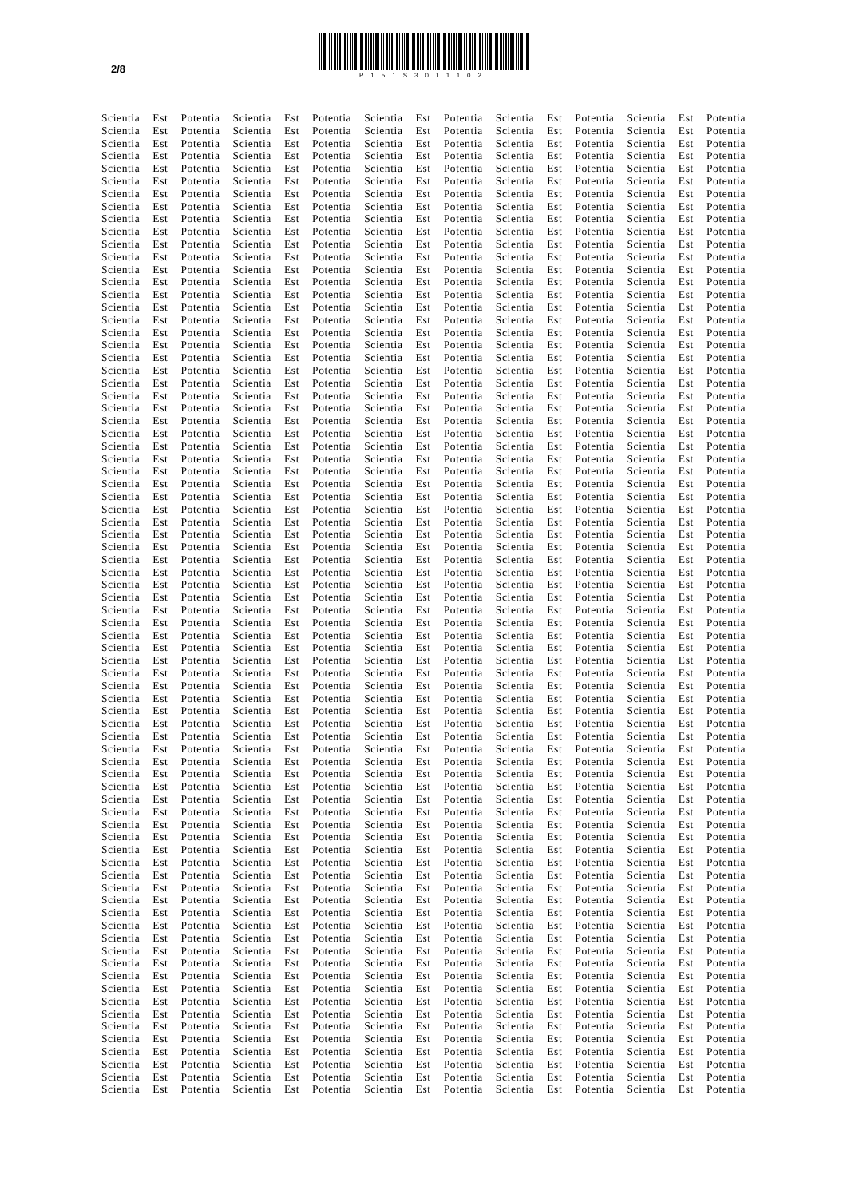2/8
P151S3011102
Scientia Est Potentia Scientia Est Potentia Scientia Est Potentia Scientia Est Potentia Scientia Est Potentia
Scientia Est Potentia Scientia Est Potentia Scientia Est Potentia Scientia Est Potentia Scientia Est Potentia
Scientia Est Potentia Scientia Est Potentia Scientia Est Potentia Scientia Est Potentia Scientia Est Potentia
Scientia Est Potentia Scientia Est Potentia Scientia Est Potentia Scientia Est Potentia Scientia Est Potentia
Scientia Est Potentia Scientia Est Potentia Scientia Est Potentia Scientia Est Potentia Scientia Est Potentia
Scientia Est Potentia Scientia Est Potentia Scientia Est Potentia Scientia Est Potentia Scientia Est Potentia
Scientia Est Potentia Scientia Est Potentia Scientia Est Potentia Scientia Est Potentia Scientia Est Potentia
Scientia Est Potentia Scientia Est Potentia Scientia Est Potentia Scientia Est Potentia Scientia Est Potentia
Scientia Est Potentia Scientia Est Potentia Scientia Est Potentia Scientia Est Potentia Scientia Est Potentia
Scientia Est Potentia Scientia Est Potentia Scientia Est Potentia Scientia Est Potentia Scientia Est Potentia
Scientia Est Potentia Scientia Est Potentia Scientia Est Potentia Scientia Est Potentia Scientia Est Potentia
Scientia Est Potentia Scientia Est Potentia Scientia Est Potentia Scientia Est Potentia Scientia Est Potentia
Scientia Est Potentia Scientia Est Potentia Scientia Est Potentia Scientia Est Potentia Scientia Est Potentia
Scientia Est Potentia Scientia Est Potentia Scientia Est Potentia Scientia Est Potentia Scientia Est Potentia
Scientia Est Potentia Scientia Est Potentia Scientia Est Potentia Scientia Est Potentia Scientia Est Potentia
Scientia Est Potentia Scientia Est Potentia Scientia Est Potentia Scientia Est Potentia Scientia Est Potentia
Scientia Est Potentia Scientia Est Potentia Scientia Est Potentia Scientia Est Potentia Scientia Est Potentia
Scientia Est Potentia Scientia Est Potentia Scientia Est Potentia Scientia Est Potentia Scientia Est Potentia
Scientia Est Potentia Scientia Est Potentia Scientia Est Potentia Scientia Est Potentia Scientia Est Potentia
Scientia Est Potentia Scientia Est Potentia Scientia Est Potentia Scientia Est Potentia Scientia Est Potentia
Scientia Est Potentia Scientia Est Potentia Scientia Est Potentia Scientia Est Potentia Scientia Est Potentia
Scientia Est Potentia Scientia Est Potentia Scientia Est Potentia Scientia Est Potentia Scientia Est Potentia
Scientia Est Potentia Scientia Est Potentia Scientia Est Potentia Scientia Est Potentia Scientia Est Potentia
Scientia Est Potentia Scientia Est Potentia Scientia Est Potentia Scientia Est Potentia Scientia Est Potentia
Scientia Est Potentia Scientia Est Potentia Scientia Est Potentia Scientia Est Potentia Scientia Est Potentia
Scientia Est Potentia Scientia Est Potentia Scientia Est Potentia Scientia Est Potentia Scientia Est Potentia
Scientia Est Potentia Scientia Est Potentia Scientia Est Potentia Scientia Est Potentia Scientia Est Potentia
Scientia Est Potentia Scientia Est Potentia Scientia Est Potentia Scientia Est Potentia Scientia Est Potentia
Scientia Est Potentia Scientia Est Potentia Scientia Est Potentia Scientia Est Potentia Scientia Est Potentia
Scientia Est Potentia Scientia Est Potentia Scientia Est Potentia Scientia Est Potentia Scientia Est Potentia
Scientia Est Potentia Scientia Est Potentia Scientia Est Potentia Scientia Est Potentia Scientia Est Potentia
Scientia Est Potentia Scientia Est Potentia Scientia Est Potentia Scientia Est Potentia Scientia Est Potentia
Scientia Est Potentia Scientia Est Potentia Scientia Est Potentia Scientia Est Potentia Scientia Est Potentia
Scientia Est Potentia Scientia Est Potentia Scientia Est Potentia Scientia Est Potentia Scientia Est Potentia
Scientia Est Potentia Scientia Est Potentia Scientia Est Potentia Scientia Est Potentia Scientia Est Potentia
Scientia Est Potentia Scientia Est Potentia Scientia Est Potentia Scientia Est Potentia Scientia Est Potentia
Scientia Est Potentia Scientia Est Potentia Scientia Est Potentia Scientia Est Potentia Scientia Est Potentia
Scientia Est Potentia Scientia Est Potentia Scientia Est Potentia Scientia Est Potentia Scientia Est Potentia
Scientia Est Potentia Scientia Est Potentia Scientia Est Potentia Scientia Est Potentia Scientia Est Potentia
Scientia Est Potentia Scientia Est Potentia Scientia Est Potentia Scientia Est Potentia Scientia Est Potentia
Scientia Est Potentia Scientia Est Potentia Scientia Est Potentia Scientia Est Potentia Scientia Est Potentia
Scientia Est Potentia Scientia Est Potentia Scientia Est Potentia Scientia Est Potentia Scientia Est Potentia
Scientia Est Potentia Scientia Est Potentia Scientia Est Potentia Scientia Est Potentia Scientia Est Potentia
Scientia Est Potentia Scientia Est Potentia Scientia Est Potentia Scientia Est Potentia Scientia Est Potentia
Scientia Est Potentia Scientia Est Potentia Scientia Est Potentia Scientia Est Potentia Scientia Est Potentia
Scientia Est Potentia Scientia Est Potentia Scientia Est Potentia Scientia Est Potentia Scientia Est Potentia
Scientia Est Potentia Scientia Est Potentia Scientia Est Potentia Scientia Est Potentia Scientia Est Potentia
Scientia Est Potentia Scientia Est Potentia Scientia Est Potentia Scientia Est Potentia Scientia Est Potentia
Scientia Est Potentia Scientia Est Potentia Scientia Est Potentia Scientia Est Potentia Scientia Est Potentia
Scientia Est Potentia Scientia Est Potentia Scientia Est Potentia Scientia Est Potentia Scientia Est Potentia
Scientia Est Potentia Scientia Est Potentia Scientia Est Potentia Scientia Est Potentia Scientia Est Potentia
Scientia Est Potentia Scientia Est Potentia Scientia Est Potentia Scientia Est Potentia Scientia Est Potentia
Scientia Est Potentia Scientia Est Potentia Scientia Est Potentia Scientia Est Potentia Scientia Est Potentia
Scientia Est Potentia Scientia Est Potentia Scientia Est Potentia Scientia Est Potentia Scientia Est Potentia
Scientia Est Potentia Scientia Est Potentia Scientia Est Potentia Scientia Est Potentia Scientia Est Potentia
Scientia Est Potentia Scientia Est Potentia Scientia Est Potentia Scientia Est Potentia Scientia Est Potentia
Scientia Est Potentia Scientia Est Potentia Scientia Est Potentia Scientia Est Potentia Scientia Est Potentia
Scientia Est Potentia Scientia Est Potentia Scientia Est Potentia Scientia Est Potentia Scientia Est Potentia
Scientia Est Potentia Scientia Est Potentia Scientia Est Potentia Scientia Est Potentia Scientia Est Potentia
Scientia Est Potentia Scientia Est Potentia Scientia Est Potentia Scientia Est Potentia Scientia Est Potentia
Scientia Est Potentia Scientia Est Potentia Scientia Est Potentia Scientia Est Potentia Scientia Est Potentia
Scientia Est Potentia Scientia Est Potentia Scientia Est Potentia Scientia Est Potentia Scientia Est Potentia
Scientia Est Potentia Scientia Est Potentia Scientia Est Potentia Scientia Est Potentia Scientia Est Potentia
Scientia Est Potentia Scientia Est Potentia Scientia Est Potentia Scientia Est Potentia Scientia Est Potentia
Scientia Est Potentia Scientia Est Potentia Scientia Est Potentia Scientia Est Potentia Scientia Est Potentia
Scientia Est Potentia Scientia Est Potentia Scientia Est Potentia Scientia Est Potentia Scientia Est Potentia
Scientia Est Potentia Scientia Est Potentia Scientia Est Potentia Scientia Est Potentia Scientia Est Potentia
Scientia Est Potentia Scientia Est Potentia Scientia Est Potentia Scientia Est Potentia Scientia Est Potentia
Scientia Est Potentia Scientia Est Potentia Scientia Est Potentia Scientia Est Potentia Scientia Est Potentia
Scientia Est Potentia Scientia Est Potentia Scientia Est Potentia Scientia Est Potentia Scientia Est Potentia
Scientia Est Potentia Scientia Est Potentia Scientia Est Potentia Scientia Est Potentia Scientia Est Potentia
Scientia Est Potentia Scientia Est Potentia Scientia Est Potentia Scientia Est Potentia Scientia Est Potentia
Scientia Est Potentia Scientia Est Potentia Scientia Est Potentia Scientia Est Potentia Scientia Est Potentia
Scientia Est Potentia Scientia Est Potentia Scientia Est Potentia Scientia Est Potentia Scientia Est Potentia
Scientia Est Potentia Scientia Est Potentia Scientia Est Potentia Scientia Est Potentia Scientia Est Potentia
Scientia Est Potentia Scientia Est Potentia Scientia Est Potentia Scientia Est Potentia Scientia Est Potentia
Scientia Est Potentia Scientia Est Potentia Scientia Est Potentia Scientia Est Potentia Scientia Est Potentia
Scientia Est Potentia Scientia Est Potentia Scientia Est Potentia Scientia Est Potentia Scientia Est Potentia